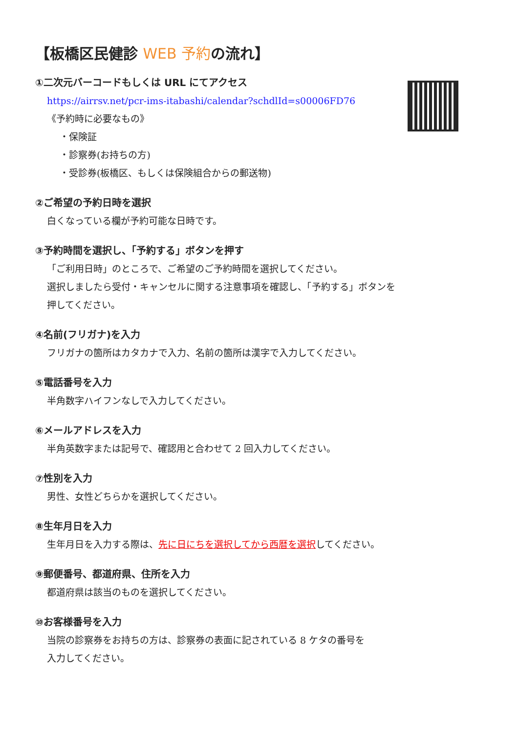【板橋区民健診 WEB 予約の流れ】
①二次元バーコードもしくは URL にてアクセス
https://airrsv.net/pcr-ims-itabashi/calendar?schdlId=s00006FD76
《予約時に必要なもの》
・保険証
・診察券(お持ちの方)
・受診券(板橋区、もしくは保険組合からの郵送物)
②ご希望の予約日時を選択
白くなっている欄が予約可能な日時です。
③予約時間を選択し、「予約する」ボタンを押す
「ご利用日時」のところで、ご希望のご予約時間を選択してください。
選択しましたら受付・キャンセルに関する注意事項を確認し、「予約する」ボタンを
押してください。
④名前(フリガナ)を入力
フリガナの箇所はカタカナで入力、名前の箇所は漢字で入力してください。
⑤電話番号を入力
半角数字ハイフンなしで入力してください。
⑥メールアドレスを入力
半角英数字または記号で、確認用と合わせて 2 回入力してください。
⑦性別を入力
男性、女性どちらかを選択してください。
⑧生年月日を入力
生年月日を入力する際は、先に日にちを選択してから西暦を選択してください。
⑨郵便番号、都道府県、住所を入力
都道府県は該当のものを選択してください。
⑩お客様番号を入力
当院の診察券をお持ちの方は、診察券の表面に記されている 8 ケタの番号を
入力してください。